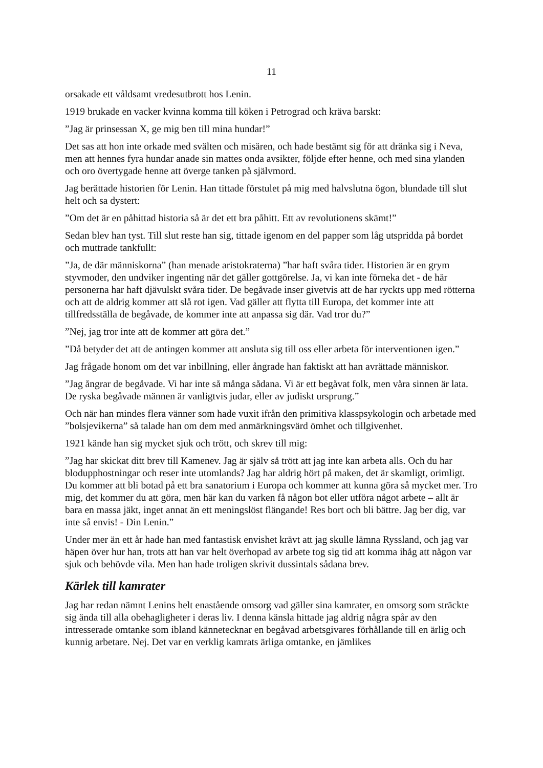11
orsakade ett våldsamt vredesutbrott hos Lenin.
1919 brukade en vacker kvinna komma till köken i Petrograd och kräva barskt:
”Jag är prinsessan X, ge mig ben till mina hundar!”
Det sas att hon inte orkade med svälten och misären, och hade bestämt sig för att dränka sig i Neva, men att hennes fyra hundar anade sin mattes onda avsikter, följde efter henne, och med sina ylanden och oro övertygade henne att överge tanken på självmord.
Jag berättade historien för Lenin. Han tittade förstulet på mig med halvslutna ögon, blundade till slut helt och sa dystert:
”Om det är en påhittad historia så är det ett bra påhitt. Ett av revolutionens skämt!”
Sedan blev han tyst. Till slut reste han sig, tittade igenom en del papper som låg utspridda på bordet och muttrade tankfullt:
”Ja, de där människorna” (han menade aristokraterna) ”har haft svåra tider. Historien är en grym styvmoder, den undviker ingenting när det gäller gottgörelse. Ja, vi kan inte förneka det - de här personerna har haft djävulskt svåra tider. De begåvade inser givetvis att de har ryckts upp med rötterna och att de aldrig kommer att slå rot igen. Vad gäller att flytta till Europa, det kommer inte att tillfredsställa de begåvade, de kommer inte att anpassa sig där. Vad tror du?”
”Nej, jag tror inte att de kommer att göra det.”
”Då betyder det att de antingen kommer att ansluta sig till oss eller arbeta för interventionen igen.”
Jag frågade honom om det var inbillning, eller ångrade han faktiskt att han avrättade människor.
”Jag ångrar de begåvade. Vi har inte så många sådana. Vi är ett begåvat folk, men våra sinnen är lata. De ryska begåvade männen är vanligtvis judar, eller av judiskt ursprung.”
Och när han mindes flera vänner som hade vuxit ifrån den primitiva klasspsykologin och arbetade med ”bolsjevikerna” så talade han om dem med anmärkningsvärd ömhet och tillgivenhet.
1921 kände han sig mycket sjuk och trött, och skrev till mig:
”Jag har skickat ditt brev till Kamenev. Jag är själv så trött att jag inte kan arbeta alls. Och du har blodupphostningar och reser inte utomlands? Jag har aldrig hört på maken, det är skamligt, orimligt. Du kommer att bli botad på ett bra sanatorium i Europa och kommer att kunna göra så mycket mer. Tro mig, det kommer du att göra, men här kan du varken få någon bot eller utföra något arbete – allt är bara en massa jäkt, inget annat än ett meningslöst flängande! Res bort och bli bättre. Jag ber dig, var inte så envis! - Din Lenin.”
Under mer än ett år hade han med fantastisk envishet krävt att jag skulle lämna Ryssland, och jag var häpen över hur han, trots att han var helt överhopad av arbete tog sig tid att komma ihåg att någon var sjuk och behövde vila. Men han hade troligen skrivit dussintals sådana brev.
Kärlek till kamrater
Jag har redan nämnt Lenins helt enastående omsorg vad gäller sina kamrater, en omsorg som sträckte sig ända till alla obehagligheter i deras liv. I denna känsla hittade jag aldrig några spår av den intresserade omtanke som ibland kännetecknar en begåvad arbetsgivares förhållande till en ärlig och kunnig arbetare. Nej. Det var en verklig kamrats ärliga omtanke, en jämlikes